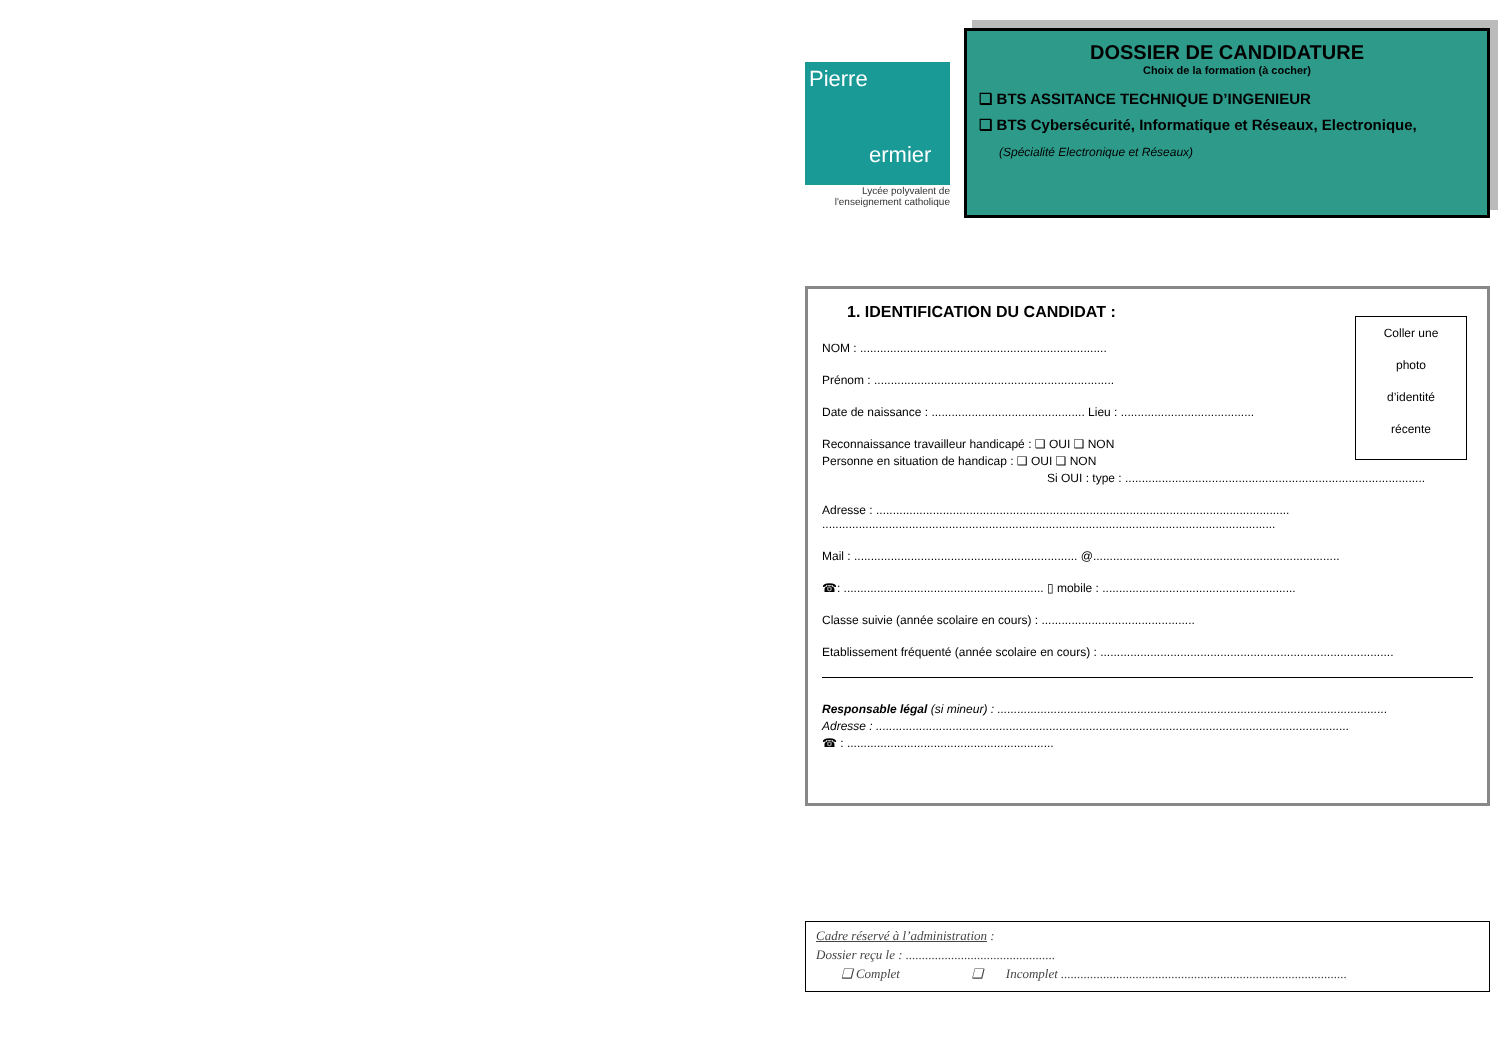Pierre
ermier
Lycée polyvalent de
l'enseignement catholique
DOSSIER DE CANDIDATURE
Choix de la formation (à cocher)
❑ BTS ASSITANCE TECHNIQUE D’INGENIEUR
❑ BTS Cybersécurité, Informatique et Réseaux, Electronique,
(Spécialité Electronique et Réseaux)
1. IDENTIFICATION DU CANDIDAT :
Coller une
photo
d’identité
récente
NOM : ..........................................................................
Prénom : ........................................................................
Date de naissance : .............................................. Lieu : ........................................
Reconnaissance travailleur handicapé : ❑ OUI ❑ NON
Personne en situation de handicap : ❑ OUI ❑ NON
Si OUI : type : ..........................................................................................
Adresse : ............................................................................................................................
........................................................................................................................................
Mail : ................................................................... @..........................................................................
☎: ............................................................ ▯ mobile : ..........................................................
Classe suivie (année scolaire en cours) : ..............................................
Etablissement fréquenté (année scolaire en cours) : ........................................................................................
Responsable légal (si mineur) : .....................................................................................................................
Adresse : ..............................................................................................................................................
☎ : ..............................................................
Cadre réservé à l’administration :
Dossier reçu le : ..............................................
❑ Complet ❑ Incomplet ........................................................................................